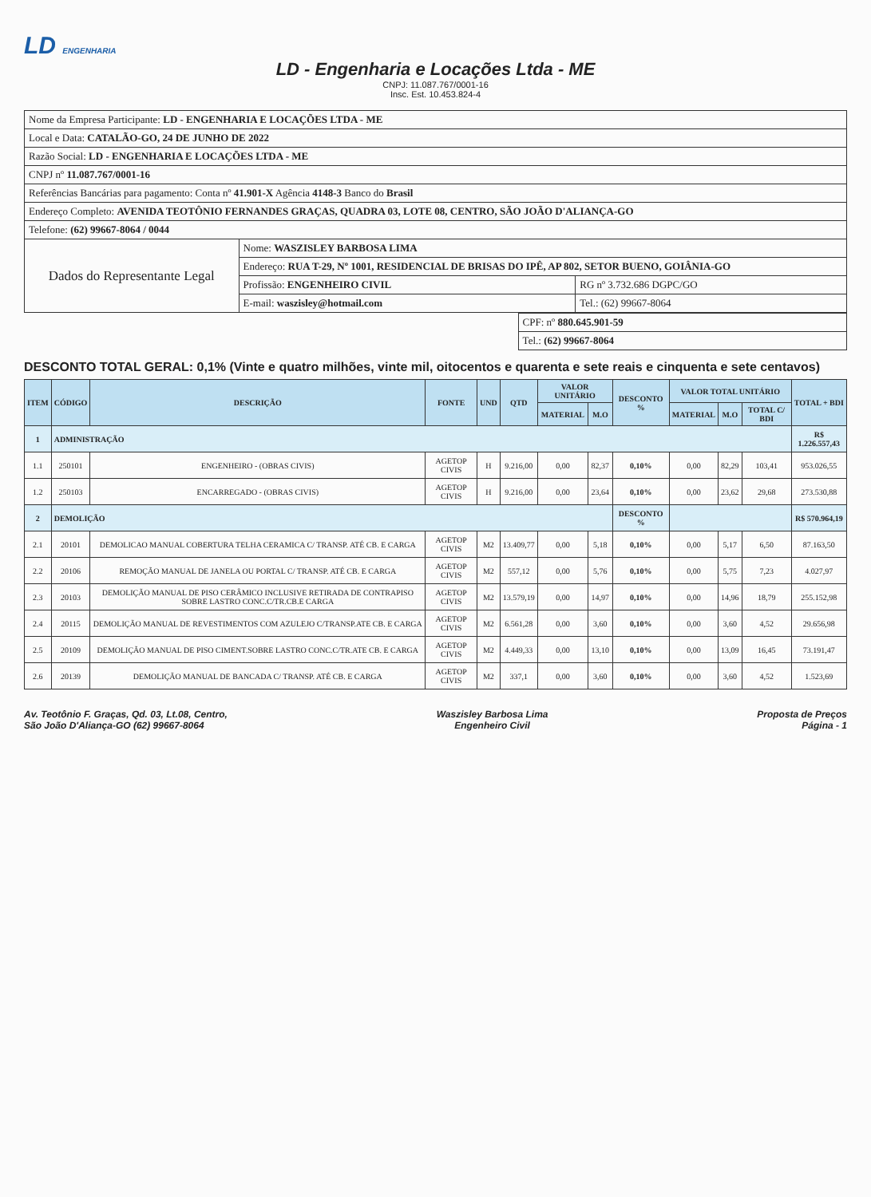LD ENGENHARIA
LD - Engenharia e Locações Ltda - ME
CNPJ: 11.087.767/0001-16
Insc. Est. 10.453.824-4
| Nome da Empresa Participante: LD - ENGENHARIA E LOCAÇÕES LTDA - ME | | |
| Local e Data: CATALÃO-GO, 24 DE JUNHO DE 2022 | | |
| Razão Social: LD - ENGENHARIA E LOCAÇÕES LTDA - ME | | |
| CNPJ nº 11.087.767/0001-16 | | |
| Referências Bancárias para pagamento: Conta nº 41.901-X Agência 4148-3 Banco do Brasil | | |
| Endereço Completo: AVENIDA TEOTÔNIO FERNANDES GRAÇAS, QUADRA 03, LOTE 08, CENTRO, SÃO JOÃO D'ALIANÇA-GO | | |
| Telefone: (62) 99667-8064 / 0044 | | |
| Dados do Representante Legal | Nome: WASZISLEY BARBOSA LIMA | |
| | Endereço: RUA T-29, Nº 1001, RESIDENCIAL DE BRISAS DO IPÊ, AP 802, SETOR BUENO, GOIÂNIA-GO | |
| | Profissão: ENGENHEIRO CIVIL | RG nº 3.732.686 DGPC/GO |
| | E-mail: waszisley@hotmail.com | Tel.: (62) 99667-8064 |
| CPF: nº 880.645.901-59 |
| Tel.: (62) 99667-8064 |
DESCONTO TOTAL GERAL: 0,1% (Vinte e quatro milhões, vinte mil, oitocentos e quarenta e sete reais e cinquenta e sete centavos)
| ITEM | CÓDIGO | DESCRIÇÃO | FONTE | UND | QTD | VALOR UNITÁRIO | | DESCONTO % | VALOR TOTAL UNITÁRIO | | | TOTAL + BDI |
| --- | --- | --- | --- | --- | --- | --- | --- | --- | --- | --- | --- | --- |
| | | | | | | MATERIAL | M.O | | MATERIAL | M.O | TOTAL C/ BDI | |
| 1 | ADMINISTRAÇÃO | | | | | | | | | | | R$ 1.226.557,43 |
| 1.1 | 250101 | ENGENHEIRO - (OBRAS CIVIS) | AGETOP CIVIS | H | 9.216,00 | 0,00 | 82,37 | 0,10% | 0,00 | 82,29 | 103,41 | 953.026,55 |
| 1.2 | 250103 | ENCARREGADO - (OBRAS CIVIS) | AGETOP CIVIS | H | 9.216,00 | 0,00 | 23,64 | 0,10% | 0,00 | 23,62 | 29,68 | 273.530,88 |
| 2 | DEMOLIÇÃO | | | | | | | DESCONTO % | | | | R$ 570.964,19 |
| 2.1 | 20101 | DEMOLICAO MANUAL COBERTURA TELHA CERAMICA C/ TRANSP. ATÉ CB. E CARGA | AGETOP CIVIS | M2 | 13.409,77 | 0,00 | 5,18 | 0,10% | 0,00 | 5,17 | 6,50 | 87.163,50 |
| 2.2 | 20106 | REMOÇÃO MANUAL DE JANELA OU PORTAL C/ TRANSP. ATÉ CB. E CARGA | AGETOP CIVIS | M2 | 557,12 | 0,00 | 5,76 | 0,10% | 0,00 | 5,75 | 7,23 | 4.027,97 |
| 2.3 | 20103 | DEMOLIÇÃO MANUAL DE PISO CERÂMICO INCLUSIVE RETIRADA DE CONTRAPISO SOBRE LASTRO CONC.C/TR.CB.E CARGA | AGETOP CIVIS | M2 | 13.579,19 | 0,00 | 14,97 | 0,10% | 0,00 | 14,96 | 18,79 | 255.152,98 |
| 2.4 | 20115 | DEMOLIÇÃO MANUAL DE REVESTIMENTOS COM AZULEJO C/TRANSP.ATE CB. E CARGA | AGETOP CIVIS | M2 | 6.561,28 | 0,00 | 3,60 | 0,10% | 0,00 | 3,60 | 4,52 | 29.656,98 |
| 2.5 | 20109 | DEMOLIÇÃO MANUAL DE PISO CIMENT.SOBRE LASTRO CONC.C/TR.ATE CB. E CARGA | AGETOP CIVIS | M2 | 4.449,33 | 0,00 | 13,10 | 0,10% | 0,00 | 13,09 | 16,45 | 73.191,47 |
| 2.6 | 20139 | DEMOLIÇÃO MANUAL DE BANCADA C/ TRANSP. ATÉ CB. E CARGA | AGETOP CIVIS | M2 | 337,1 | 0,00 | 3,60 | 0,10% | 0,00 | 3,60 | 4,52 | 1.523,69 |
Av. Teotônio F. Graças, Qd. 03, Lt.08, Centro,
São João D'Aliança-GO (62) 99667-8064
Waszisley Barbosa Lima
Engenheiro Civil
Proposta de Preços
Página - 1